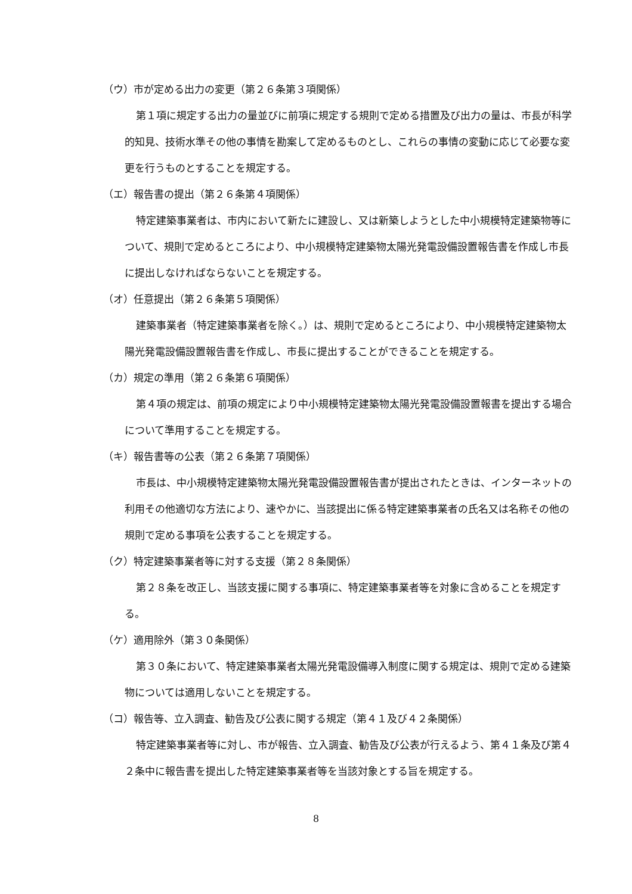（ウ）市が定める出力の変更（第２６条第３項関係）
第１項に規定する出力の量並びに前項に規定する規則で定める措置及び出力の量は、市長が科学的知見、技術水準その他の事情を勘案して定めるものとし、これらの事情の変動に応じて必要な変更を行うものとすることを規定する。
（エ）報告書の提出（第２６条第４項関係）
特定建築事業者は、市内において新たに建設し、又は新築しようとした中小規模特定建築物等について、規則で定めるところにより、中小規模特定建築物太陽光発電設備設置報告書を作成し市長に提出しなければならないことを規定する。
（オ）任意提出（第２６条第５項関係）
建築事業者（特定建築事業者を除く。）は、規則で定めるところにより、中小規模特定建築物太陽光発電設備設置報告書を作成し、市長に提出することができることを規定する。
（カ）規定の準用（第２６条第６項関係）
第４項の規定は、前項の規定により中小規模特定建築物太陽光発電設備設置報書を提出する場合について準用することを規定する。
（キ）報告書等の公表（第２６条第７項関係）
市長は、中小規模特定建築物太陽光発電設備設置報告書が提出されたときは、インターネットの利用その他適切な方法により、速やかに、当該提出に係る特定建築事業者の氏名又は名称その他の規則で定める事項を公表することを規定する。
（ク）特定建築事業者等に対する支援（第２８条関係）
第２８条を改正し、当該支援に関する事項に、特定建築事業者等を対象に含めることを規定する。
（ケ）適用除外（第３０条関係）
第３０条において、特定建築事業者太陽光発電設備導入制度に関する規定は、規則で定める建築物については適用しないことを規定する。
（コ）報告等、立入調査、勧告及び公表に関する規定（第４１及び４２条関係）
特定建築事業者等に対し、市が報告、立入調査、勧告及び公表が行えるよう、第４１条及び第４２条中に報告書を提出した特定建築事業者等を当該対象とする旨を規定する。
8